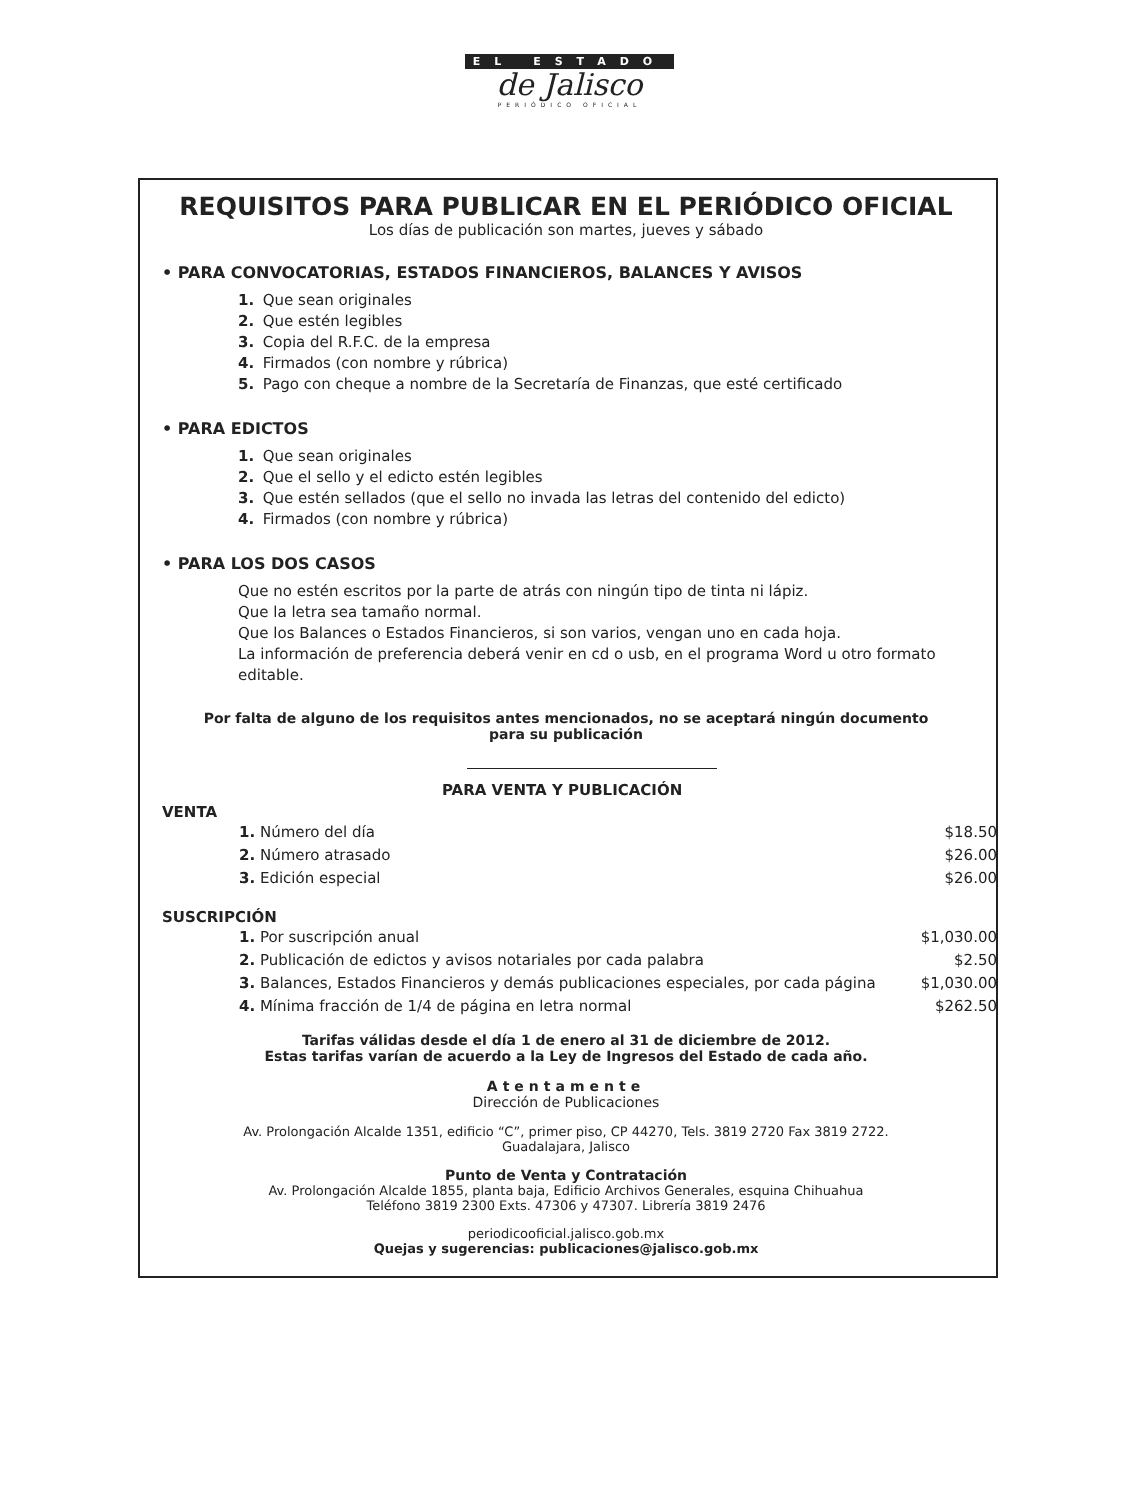EL ESTADO
de Jalisco
PERIÓDICO OFICIAL
REQUISITOS PARA PUBLICAR EN EL PERIÓDICO OFICIAL
Los días de publicación son martes, jueves y sábado
• PARA CONVOCATORIAS, ESTADOS FINANCIEROS, BALANCES Y AVISOS
1. Que sean originales
2. Que estén legibles
3. Copia del R.F.C. de la empresa
4. Firmados (con nombre y rúbrica)
5. Pago con cheque a nombre de la Secretaría de Finanzas, que esté certificado
• PARA EDICTOS
1. Que sean originales
2. Que el sello y el edicto estén legibles
3. Que estén sellados (que el sello no invada las letras del contenido del edicto)
4. Firmados (con nombre y rúbrica)
• PARA LOS DOS CASOS
Que no estén escritos por la parte de atrás con ningún tipo de tinta ni lápiz.
Que la letra sea tamaño normal.
Que los Balances o Estados Financieros, si son varios, vengan uno en cada hoja.
La información de preferencia deberá venir en cd o usb, en el programa Word u otro formato editable.
Por falta de alguno de los requisitos antes mencionados, no se aceptará ningún documento para su publicación
PARA VENTA Y PUBLICACIÓN
VENTA
| 1. Número del día | $18.50 |
| 2. Número atrasado | $26.00 |
| 3. Edición especial | $26.00 |
SUSCRIPCIÓN
| 1. Por suscripción anual | $1,030.00 |
| 2. Publicación de edictos y avisos notariales por cada palabra | $2.50 |
| 3. Balances, Estados Financieros y demás publicaciones especiales, por cada página | $1,030.00 |
| 4. Mínima fracción de 1/4 de página en letra normal | $262.50 |
Tarifas válidas desde el día 1 de enero al 31 de diciembre de 2012.
Estas tarifas varían de acuerdo a la Ley de Ingresos del Estado de cada año.
Atentamente
Dirección de Publicaciones
Av. Prolongación Alcalde 1351, edificio “C”, primer piso, CP 44270, Tels. 3819 2720 Fax 3819 2722.
Guadalajara, Jalisco
Punto de Venta y Contratación
Av. Prolongación Alcalde 1855, planta baja, Edificio Archivos Generales, esquina Chihuahua
Teléfono 3819 2300 Exts. 47306 y 47307. Librería 3819 2476
periodicooficial.jalisco.gob.mx
Quejas y sugerencias: publicaciones@jalisco.gob.mx